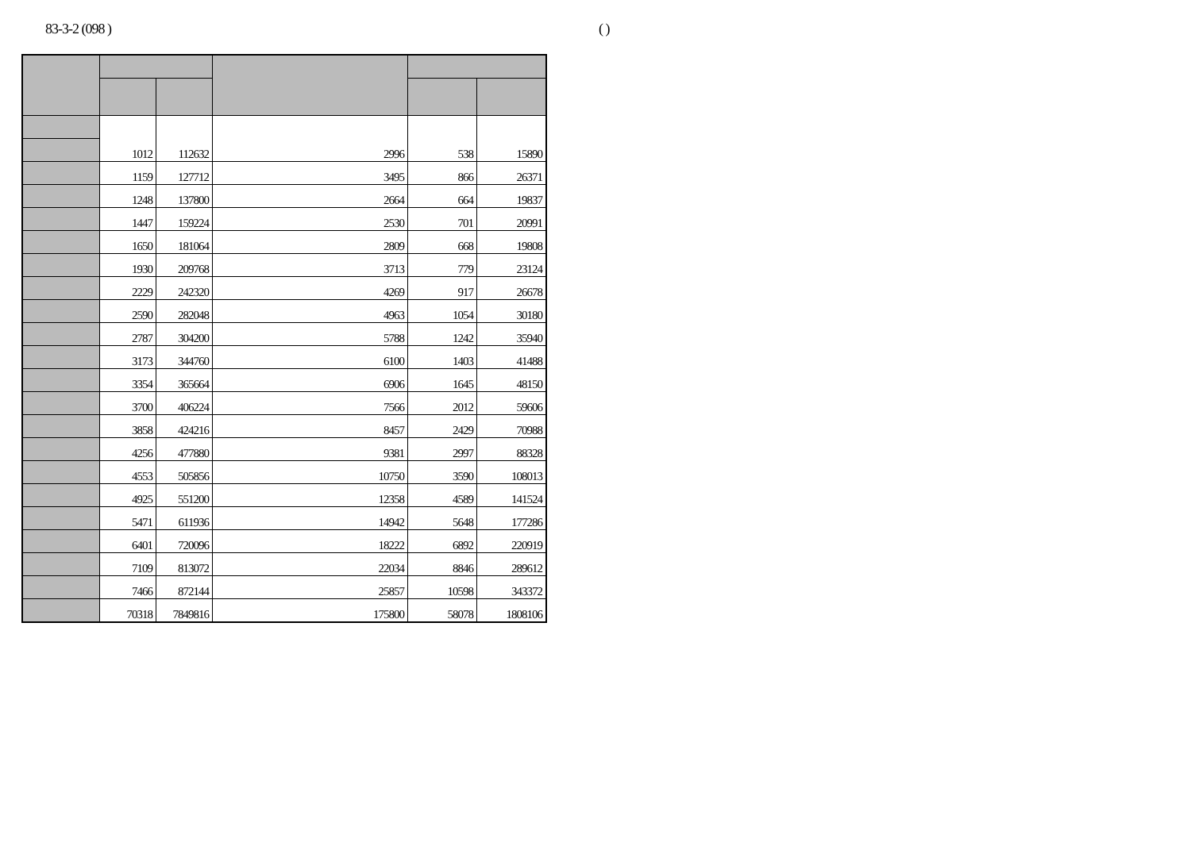83-3-2 (098 ) ( )
| | 1012 | 112632 | 2996 | 538 | 15890 |
| | 1159 | 127712 | 3495 | 866 | 26371 |
| | 1248 | 137800 | 2664 | 664 | 19837 |
| | 1447 | 159224 | 2530 | 701 | 20991 |
| | 1650 | 181064 | 2809 | 668 | 19808 |
| | 1930 | 209768 | 3713 | 779 | 23124 |
| | 2229 | 242320 | 4269 | 917 | 26678 |
| | 2590 | 282048 | 4963 | 1054 | 30180 |
| | 2787 | 304200 | 5788 | 1242 | 35940 |
| | 3173 | 344760 | 6100 | 1403 | 41488 |
| | 3354 | 365664 | 6906 | 1645 | 48150 |
| | 3700 | 406224 | 7566 | 2012 | 59606 |
| | 3858 | 424216 | 8457 | 2429 | 70988 |
| | 4256 | 477880 | 9381 | 2997 | 88328 |
| | 4553 | 505856 | 10750 | 3590 | 108013 |
| | 4925 | 551200 | 12358 | 4589 | 141524 |
| | 5471 | 611936 | 14942 | 5648 | 177286 |
| | 6401 | 720096 | 18222 | 6892 | 220919 |
| | 7109 | 813072 | 22034 | 8846 | 289612 |
| | 7466 | 872144 | 25857 | 10598 | 343372 |
| | 70318 | 7849816 | 175800 | 58078 | 1808106 |